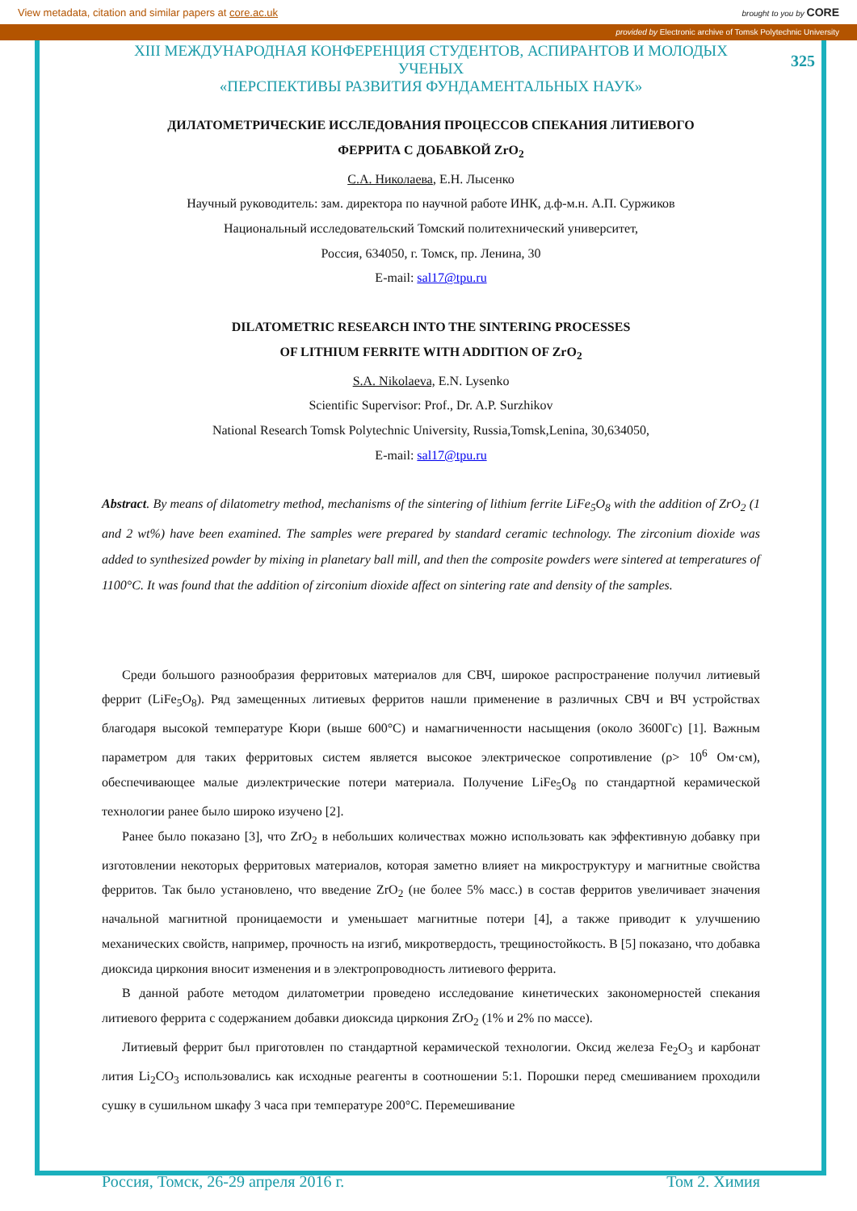View metadata, citation and similar papers at core.ac.uk brought to you by CORE
provided by Electronic archive of Tomsk Polytechnic University
325
XIII МЕЖДУНАРОДНАЯ КОНФЕРЕНЦИЯ СТУДЕНТОВ, АСПИРАНТОВ И МОЛОДЫХ УЧЕНЫХ
«ПЕРСПЕКТИВЫ РАЗВИТИЯ ФУНДАМЕНТАЛЬНЫХ НАУК»
ДИЛАТОМЕТРИЧЕСКИЕ ИССЛЕДОВАНИЯ ПРОЦЕССОВ СПЕКАНИЯ ЛИТИЕВОГО
ФЕРРИТА С ДОБАВКОЙ ZrO<sub>2</sub>
С.А. Николаева, Е.Н. Лысенко
Научный руководитель: зам. директора по научной работе ИНК, д.ф-м.н. А.П. Суржиков
Национальный исследовательский Томский политехнический университет,
Россия, 634050, г. Томск, пр. Ленина, 30
E-mail: sal17@tpu.ru
DILATOMETRIC RESEARCH INTO THE SINTERING PROCESSES
OF LITHIUM FERRITE WITH ADDITION OF ZrO<sub>2</sub>
S.A. Nikolaeva, E.N. Lysenko
Scientific Supervisor: Prof., Dr. A.P. Surzhikov
National Research Tomsk Polytechnic University, Russia,Tomsk,Lenina, 30,634050,
E-mail: sal17@tpu.ru
Abstract. By means of dilatometry method, mechanisms of the sintering of lithium ferrite LiFe<sub>5</sub>O<sub>8</sub> with the addition of ZrO<sub>2</sub> (1 and 2 wt%) have been examined. The samples were prepared by standard ceramic technology. The zirconium dioxide was added to synthesized powder by mixing in planetary ball mill, and then the composite powders were sintered at temperatures of 1100°C. It was found that the addition of zirconium dioxide affect on sintering rate and density of the samples.
Среди большого разнообразия ферритовых материалов для СВЧ, широкое распространение получил литиевый феррит (LiFe<sub>5</sub>O<sub>8</sub>). Ряд замещенных литиевых ферритов нашли применение в различных СВЧ и ВЧ устройствах благодаря высокой температуре Кюри (выше 600°C) и намагниченности насыщения (около 3600Гс) [1]. Важным параметром для таких ферритовых систем является высокое электрическое сопротивление (ρ> 10<sup>6</sup> Ом·см), обеспечивающее малые диэлектрические потери материала. Получение LiFe<sub>5</sub>O<sub>8</sub> по стандартной керамической технологии ранее было широко изучено [2].
Ранее было показано [3], что ZrO<sub>2</sub> в небольших количествах можно использовать как эффективную добавку при изготовлении некоторых ферритовых материалов, которая заметно влияет на микроструктуру и магнитные свойства ферритов. Так было установлено, что введение ZrO<sub>2</sub> (не более 5% масс.) в состав ферритов увеличивает значения начальной магнитной проницаемости и уменьшает магнитные потери [4], а также приводит к улучшению механических свойств, например, прочность на изгиб, микротвердость, трещиностойкость. В [5] показано, что добавка диоксида циркония вносит изменения и в электропроводность литиевого феррита.
В данной работе методом дилатометрии проведено исследование кинетических закономерностей спекания литиевого феррита с содержанием добавки диоксида циркония ZrO<sub>2</sub> (1% и 2% по массе).
Литиевый феррит был приготовлен по стандартной керамической технологии. Оксид железа Fe<sub>2</sub>O<sub>3</sub> и карбонат лития Li<sub>2</sub>CO<sub>3</sub> использовались как исходные реагенты в соотношении 5:1. Порошки перед смешиванием проходили сушку в сушильном шкафу 3 часа при температуре 200°C. Перемешивание
Россия, Томск, 26-29 апреля 2016 г. Том 2. Химия